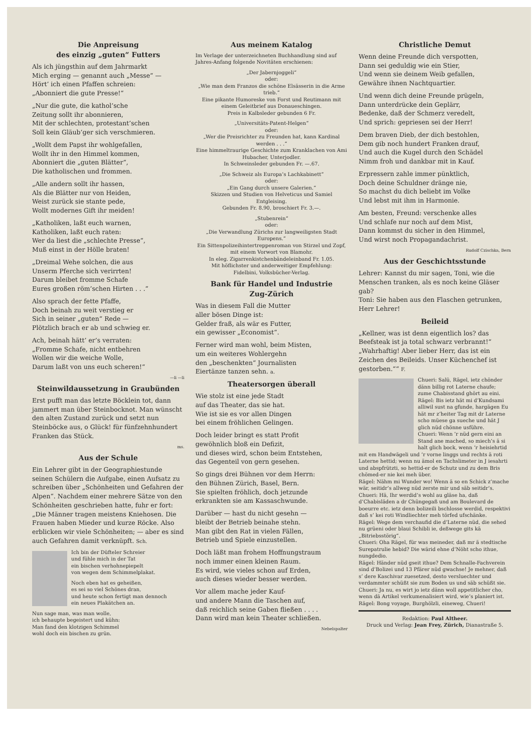Die Anpreisung
des einzig „guten“ Futters
Als ich jüngsthin auf dem Jahrmarkt
Mich erging — genannt auch „Messe“ —
Hört’ ich einen Pfaffen schreien:
„Abonniert die gute Presse!“
„Nur die gute, die kathol’sche
Zeitung sollt ihr abonnieren,
Mit der schlechten, protestant’schen
Soll kein Gläub’ger sich verschmieren.
„Wollt dem Papst ihr wohlgefallen,
Wollt ihr in den Himmel kommen,
Abonniert die „guten Blätter“,
Die katholischen und frommen.
„Alle andern sollt ihr hassen,
Als die Blätter nur von Heiden,
Weist zurück sie stante pede,
Wollt modernes Gift ihr meiden!
„Katholiken, laßt euch warnen,
Katholiken, laßt euch raten:
Wer da liest die „schlechte Presse“,
Muß einst in der Hölle braten!
„Dreimal Wehe solchen, die aus
Unserm Pferche sich verirrten!
Darum bleibet fromme Schafe
Eures großen röm’schen Hirten . . .“
Also sprach der fette Pfaffe,
Doch beinah zu weit verstieg er
Sich in seiner „guten“ Rede —
Plötzlich brach er ab und schwieg er.
Ach, beinah hätt’ er’s verraten:
„Fromme Schafe, nicht entbehren
Wollen wir die weiche Wolle,
Darum laßt von uns euch scheren!“
—li —li
Steinwildaussetzung in Graubünden
Erst pufft man das letzte Böcklein tot, dann jammert man über Steinbocknot. Man wünscht den alten Zustand zurück und setzt nun Steinböcke aus, o Glück! für fünfzehnhundert Franken das Stück.
ms.
Aus der Schule
Ein Lehrer gibt in der Geographiestunde seinen Schülern die Aufgabe, einen Aufsatz zu schreiben über „Schönheiten und Gefahren der Alpen“. Nachdem einer mehrere Sätze von den Schönheiten geschrieben hatte, fuhr er fort:
„Die Männer tragen meistens Kniehosen. Die Frauen haben Mieder und kurze Röcke. Also erblicken wir viele Schönheiten; — aber es sind auch Gefahren damit verknüpft. Sch.
Ich bin der Düfteler Schreier
und fühle mich in der Tat
ein bischen verhohnepiepelt
von wegen dem Schimmelplakat.
Noch eben hat es geheißen,
es sei so viel Schönes dran,
und heute schon fertigt man dennoch
ein neues Plakätchen an.
Nun sage man, was man wolle,
ich behaupte begeistert und kühn:
Man fand den klotzigen Schimmel
wohl doch ein bischen zu grün.
Aus meinem Katalog
Im Verlage der unterzeichneten Buchhandlung sind auf Jahres-Anfang folgende Novitäten erschienen:
„Der Jabernjoggeli“
oder:
„Wie man dem Franzos die schöne Elsässerin in die Arme trieb.“
Eine pikante Humoreske von Forst und Reutimann mit einem Geleitbrief aus Donaueschingen.
Preis in Kalbsleder gebunden 6 Fr.
„Universitäts-Patent-Helgen“
oder:
„Wer die Preisrichter zu Freunden hat, kann Kardinal werden . . .“
Eine himmeltraurige Geschichte zum Kranklachen von Ami Hubacher, Unterjodler.
In Schweinsleder gebunden Fr. —.67.
„Die Schweiz als Europa’s Lachkabinett“
oder:
„Ein Gang durch unsere Galerien.“
Skizzen und Studien von Helveticus und Samiel Entgleising.
Gebunden Fr. 8.90, broschiert Fr. 3.—.
„Stubenrein“
oder:
„Die Verwandlung Zürichs zur langweiligsten Stadt Europens.“
Ein Sittenpolizeihintertreppenroman von Stirzel und Zopf, mit einem Vorwort von Blamohr.
In eleg. Zigarrenkistchenbändeleinband Fr. 1.05.
Mit höflichster und anderweitiger Empfehlung:
Fidelbini, Volksbücher-Verlag.
Bank für Handel und Industrie
Zug-Zürich
Was in diesem Fall die Mutter
aller bösen Dinge ist:
Gelder fraß, als wär es Futter,
ein gewisser „Economist“.
Ferner wird man wohl, beim Misten,
um ein weiteres Wohlergehn
den „beschenkten“ Journalisten
Eiertänze tanzen sehn. a.
Theatersorgen überall
Wie stolz ist eine jede Stadt
auf das Theater, das sie hat.
Wie ist sie es vor allen Dingen
bei einem fröhlichen Gelingen.
Doch leider bringt es statt Profit
gewöhnlich bloß ein Defizit,
und dieses wird, schon beim Entstehen,
das Gegenteil von gern gesehen.
So gings drei Bühnen vor dem Herrn:
den Bühnen Zürich, Basel, Bern.
Sie spielten fröhlich, doch jetzunde
erkrankten sie am Kassaschwunde.
Darüber — hast du nicht gesehn —
bleibt der Betrieb beinahe stehn.
Man gibt den Rat in vielen Fällen,
Betrieb und Spiele einzustellen.
Doch läßt man frohem Hoffnungstraum
noch immer einen kleinen Raum.
Es wird, wie vieles schon auf Erden,
auch dieses wieder besser werden.
Vor allem mache jeder Kauf-
und andere Mann die Taschen auf,
daß reichlich seine Gaben fließen . . . .
Dann wird man kein Theater schließen.
Nebelspalter
Christliche Demut
Wenn deine Freunde dich verspotten,
Dann sei geduldig wie ein Stier,
Und wenn sie deinem Weib gefallen,
Gewähre ihnen Nachtquartier.
Und wenn dich deine Freunde prügeln,
Dann unterdrücke dein Geplärr,
Bedenke, daß der Schmerz veredelt,
Und sprich: gepriesen sei der Herr!
Dem braven Dieb, der dich bestohlen,
Dem gib noch hundert Franken drauf,
Und auch die Kugel durch den Schädel
Nimm froh und dankbar mit in Kauf.
Erpressern zahle immer pünktlich,
Doch deine Schuldner dränge nie,
So machst du dich beliebt im Volke
Und lebst mit ihm in Harmonie.
Am besten, Freund: verschenke alles
Und schlafe nur noch auf dem Mist,
Dann kommst du sicher in den Himmel,
Und wirst noch Propagandachrist.
Rudolf Czischka, Bern
Aus der Geschichtsstunde
Lehrer: Kannst du mir sagen, Toni, wie die Menschen tranken, als es noch keine Gläser gab?
Toni: Sie haben aus den Flaschen getrunken, Herr Lehrer!
Beileid
„Kellner, was ist denn eigentlich los? das Beefsteak ist ja total schwarz verbrannt!“
„Wahrhaftig! Aber lieber Herr, das ist ein Zeichen des Beileids. Unser Küchenchef ist gestorben.““ F.
Chueri: Salü, Rägel, ietz chönder dänn billig rot Laterne chaufe; zume Chabisstand ghört au eini.
Rägel: Bis ietz hät mi d’Kundsami alliwil sust na gfunde, hargägen Eu hät mr z’heiter Tag mit dr Laterne scho müese ga sueche und hät J glich nüd chönne usführe.
Chueri: Wenn ’r nüd gern eini an Stand ane mached, so miech’s ä si halt glich bock, wenn ’r heisiehrtid mit em Handwägeli und ’r vorne linggs und rechts ä roti Laterne hettid; wenn nu ämol en Tachslimeter in J iesahrti und abspfrützti, so hettid-er de Schutz und zu dem Bris chömed-er nie kei meh über.
Rägel: Nähm mi Wunder wo! Wenn ä so en Schick z’mache wär, seitidr’s allweg nüd zerste mir und säb seitidr’s.
Chueri: Hä, Ihr werdid’s wohl au gläse ha, daß d’Chabisläden a dr Chüngegaß und am Boulevard de boeurre etc. ietz denn bolizeili bschlosse werdid, respektivi daß s’ kei roti Windliechter meh törfed ufschänke.
Rägel: Wege dem verchaufid die d’Laterne nüd, die sehed nu grüeni oder blaui Schibli ie, deßwege gits kä „Bitriebsstörig“.
Chueri: Oha Rägel, für was meineder, daß mr ä stedtische Surepatrulie hebid? Die wärid ehne d’Nöht scho ithue, nungdedio.
Rägel: Händer nüd gseit ithue? Dem Schnalle-Fachverein sind d’Bolizei und 13 Pfärer nüd gwachse! Je mehner, daß s’ dere Kaschivar zuesetzed, desto versluechter und verdammter schüßt sie zum Boden us und säb schüßt sie.
Chueri: Ja nu, es wirt jo ietz dänn woll appetitlicher cho, wenn dä Artikel verkumenalisiert wird, wie’s planiert ist.
Rägel: Bong voyage, Burghölzli, eineweg, Chueri!
Redaktion: Paul Altheer.
Druck und Verlag: Jean Frey, Zürich, Dianastraße 5.